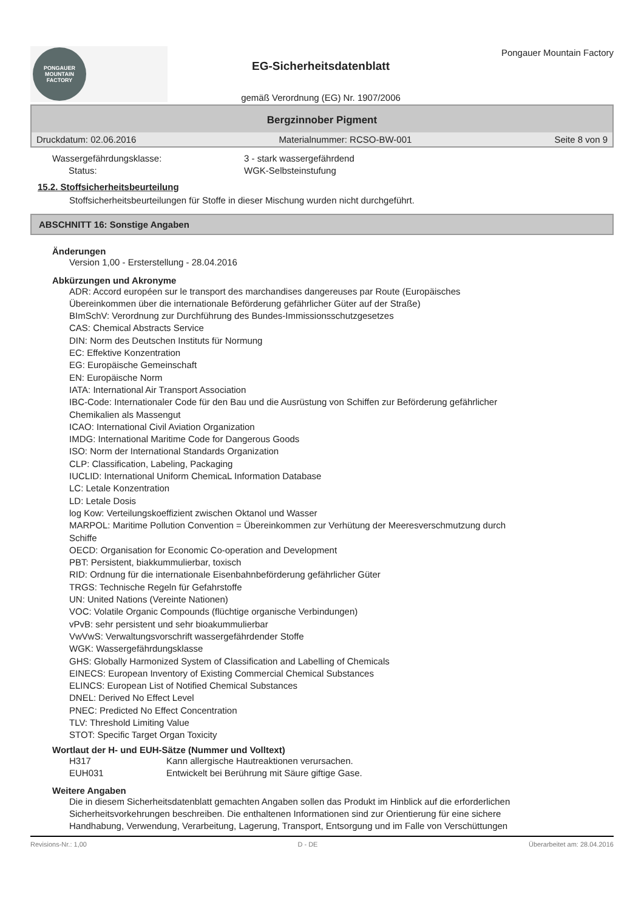PONGAUER
MOUNTAIN
FACTORY
EG-Sicherheitsdatenblatt
gemäß Verordnung (EG) Nr. 1907/2006
Pongauer Mountain Factory
Bergzinnober Pigment
Druckdatum: 02.06.2016 Materialnummer: RCSO-BW-001 Seite 8 von 9
Wassergefährdungsklasse: 3 - stark wassergefährdend
Status: WGK-Selbsteinstufung
15.2. Stoffsicherheitsbeurteilung
Stoffsicherheitsbeurteilungen für Stoffe in dieser Mischung wurden nicht durchgeführt.
ABSCHNITT 16: Sonstige Angaben
Änderungen
Version 1,00 - Ersterstellung - 28.04.2016
Abkürzungen und Akronyme
ADR: Accord européen sur le transport des marchandises dangereuses par Route (Europäisches
Übereinkommen über die internationale Beförderung gefährlicher Güter auf der Straße)
BImSchV: Verordnung zur Durchführung des Bundes-Immissionsschutzgesetzes
CAS: Chemical Abstracts Service
DIN: Norm des Deutschen Instituts für Normung
EC: Effektive Konzentration
EG: Europäische Gemeinschaft
EN: Europäische Norm
IATA: International Air Transport Association
IBC-Code: Internationaler Code für den Bau und die Ausrüstung von Schiffen zur Beförderung gefährlicher
Chemikalien als Massengut
ICAO: International Civil Aviation Organization
IMDG: International Maritime Code for Dangerous Goods
ISO: Norm der International Standards Organization
CLP: Classification, Labeling, Packaging
IUCLID: International Uniform ChemicaL Information Database
LC: Letale Konzentration
LD: Letale Dosis
log Kow: Verteilungskoeffizient zwischen Oktanol und Wasser
MARPOL: Maritime Pollution Convention = Übereinkommen zur Verhütung der Meeresverschmutzung durch
Schiffe
OECD: Organisation for Economic Co-operation and Development
PBT: Persistent, biakkummulierbar, toxisch
RID: Ordnung für die internationale Eisenbahnbeförderung gefährlicher Güter
TRGS: Technische Regeln für Gefahrstoffe
UN: United Nations (Vereinte Nationen)
VOC: Volatile Organic Compounds (flüchtige organische Verbindungen)
vPvB: sehr persistent und sehr bioakummulierbar
VwVwS: Verwaltungsvorschrift wassergefährdender Stoffe
WGK: Wassergefährdungsklasse
GHS: Globally Harmonized System of Classification and Labelling of Chemicals
EINECS: European Inventory of Existing Commercial Chemical Substances
ELINCS: European List of Notified Chemical Substances
DNEL: Derived No Effect Level
PNEC: Predicted No Effect Concentration
TLV: Threshold Limiting Value
STOT: Specific Target Organ Toxicity
Wortlaut der H- und EUH-Sätze (Nummer und Volltext)
H317 Kann allergische Hautreaktionen verursachen.
EUH031 Entwickelt bei Berührung mit Säure giftige Gase.
Weitere Angaben
Die in diesem Sicherheitsdatenblatt gemachten Angaben sollen das Produkt im Hinblick auf die erforderlichen
Sicherheitsvorkehrungen beschreiben. Die enthaltenen Informationen sind zur Orientierung für eine sichere
Handhabung, Verwendung, Verarbeitung, Lagerung, Transport, Entsorgung und im Falle von Verschüttungen
Revisions-Nr.: 1,00 D - DE Überarbeitet am: 28.04.2016